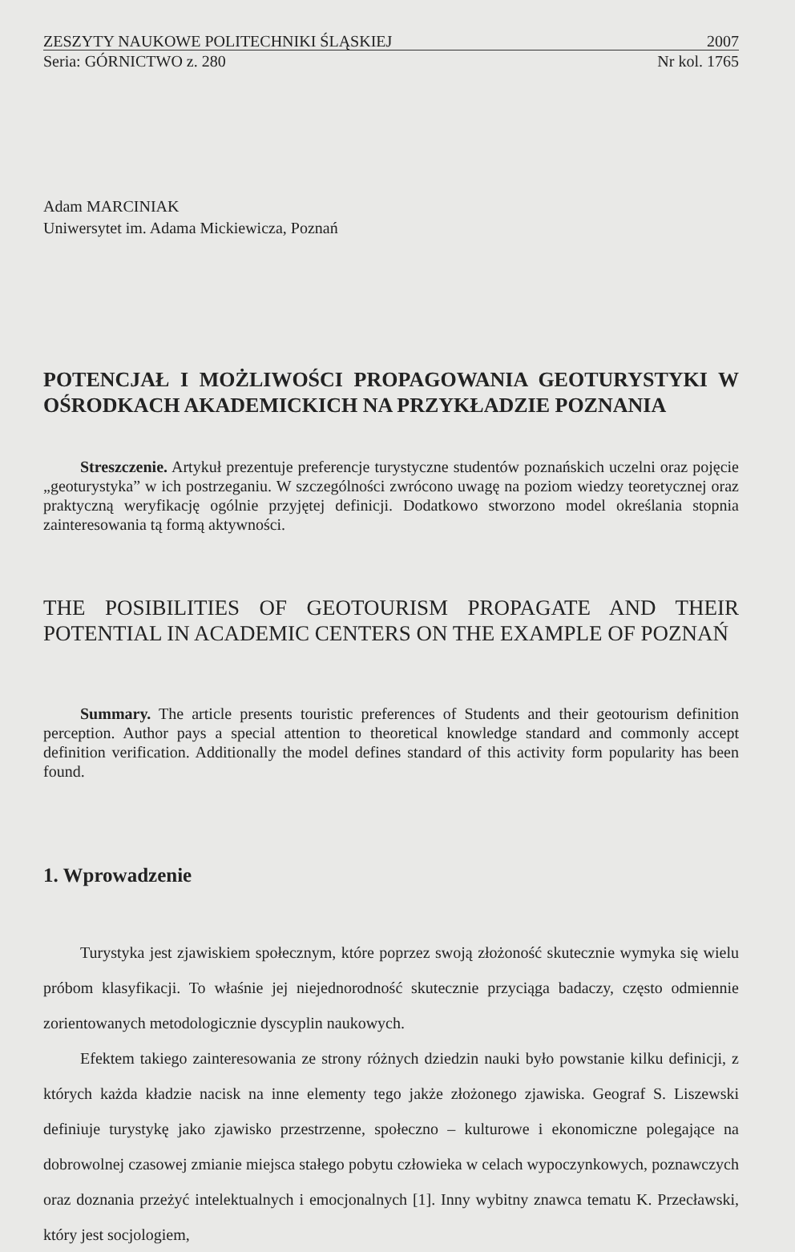ZESZYTY NAUKOWE POLITECHNIKI ŚLĄSKIEJ 2007
Seria: GÓRNICTWO z. 280 Nr kol. 1765
Adam MARCINIAK
Uniwersytet im. Adama Mickiewicza, Poznań
POTENCJAŁ I MOŻLIWOŚCI PROPAGOWANIA GEOTURYSTYKI W OŚRODKACH AKADEMICKICH NA PRZYKŁADZIE POZNANIA
Streszczenie. Artykuł prezentuje preferencje turystyczne studentów poznańskich uczelni oraz pojęcie „geoturystyka” w ich postrzeganiu. W szczególności zwrócono uwagę na poziom wiedzy teoretycznej oraz praktyczną weryfikację ogólnie przyjętej definicji. Dodatkowo stworzono model określania stopnia zainteresowania tą formą aktywności.
THE POSIBILITIES OF GEOTOURISM PROPAGATE AND THEIR POTENTIAL IN ACADEMIC CENTERS ON THE EXAMPLE OF POZNAŃ
Summary. The article presents touristic preferences of Students and their geotourism definition perception. Author pays a special attention to theoretical knowledge standard and commonly accept definition verification. Additionally the model defines standard of this activity form popularity has been found.
1. Wprowadzenie
Turystyka jest zjawiskiem społecznym, które poprzez swoją złożoność skutecznie wymyka się wielu próbom klasyfikacji. To właśnie jej niejednorodność skutecznie przyciąga badaczy, często odmiennie zorientowanych metodologicznie dyscyplin naukowych.
Efektem takiego zainteresowania ze strony różnych dziedzin nauki było powstanie kilku definicji, z których każda kładzie nacisk na inne elementy tego jakże złożonego zjawiska. Geograf S. Liszewski definiuje turystykę jako zjawisko przestrzenne, społeczno – kulturowe i ekonomiczne polegające na dobrowolnej czasowej zmianie miejsca stałego pobytu człowieka w celach wypoczynkowych, poznawczych oraz doznania przeżyć intelektualnych i emocjonalnych [1]. Inny wybitny znawca tematu K. Przecławski, który jest socjologiem,